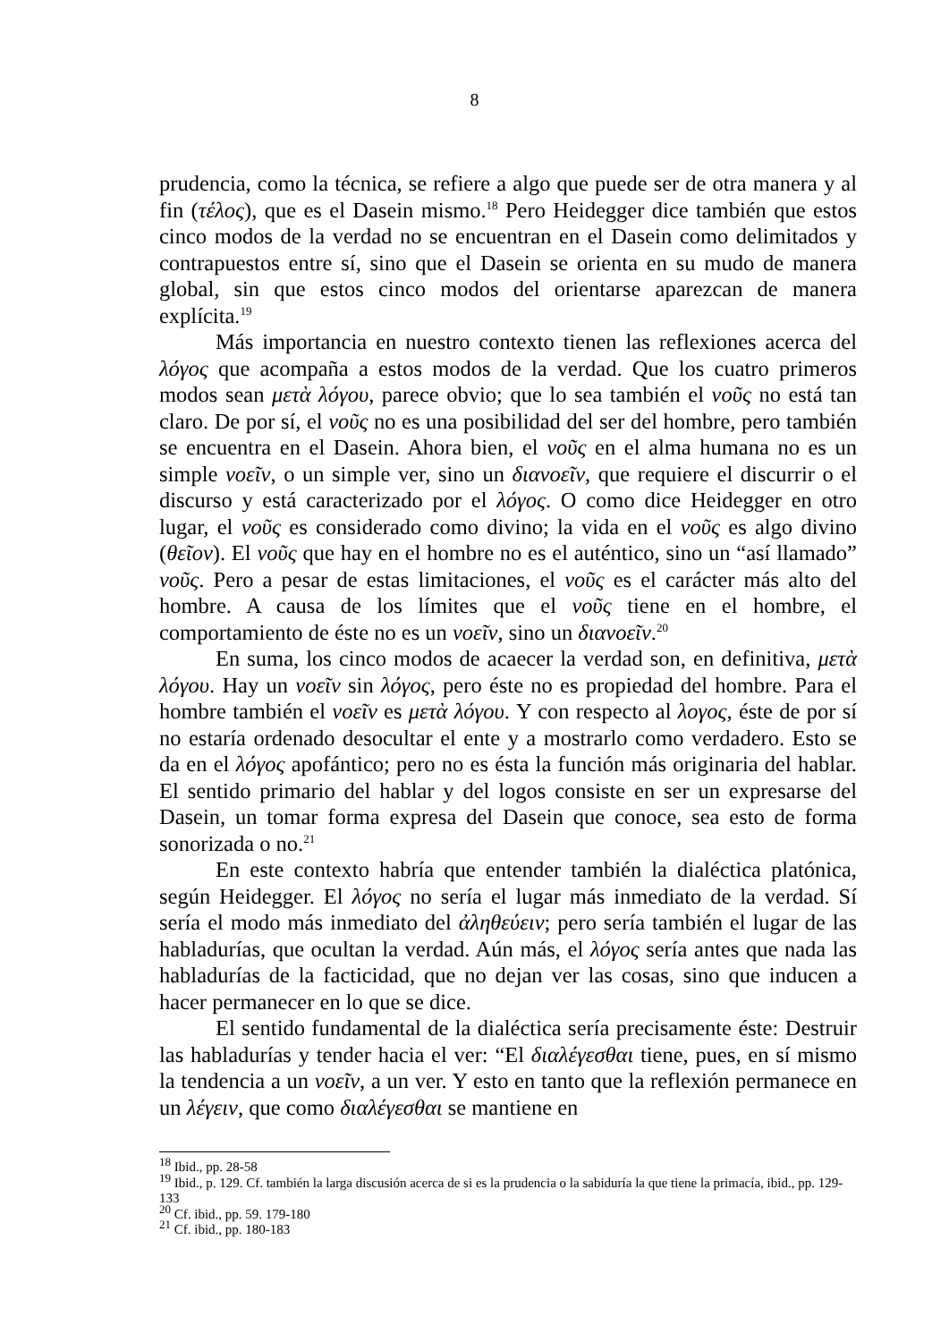8
prudencia, como la técnica, se refiere a algo que puede ser de otra manera y al fin (τέλος), que es el Dasein mismo.<sup>18</sup> Pero Heidegger dice también que estos cinco modos de la verdad no se encuentran en el Dasein como delimitados y contrapuestos entre sí, sino que el Dasein se orienta en su mudo de manera global, sin que estos cinco modos del orientarse aparezcan de manera explícita.<sup>19</sup>
Más importancia en nuestro contexto tienen las reflexiones acerca del λόγος que acompaña a estos modos de la verdad. Que los cuatro primeros modos sean μετὰ λόγου, parece obvio; que lo sea también el νοῦς no está tan claro. De por sí, el νοῦς no es una posibilidad del ser del hombre, pero también se encuentra en el Dasein. Ahora bien, el νοῦς en el alma humana no es un simple νοεῖν, o un simple ver, sino un διανοεῖν, que requiere el discurrir o el discurso y está caracterizado por el λόγος. O como dice Heidegger en otro lugar, el νοῦς es considerado como divino; la vida en el νοῦς es algo divino (θεῖον). El νοῦς que hay en el hombre no es el auténtico, sino un “así llamado” νοῦς. Pero a pesar de estas limitaciones, el νοῦς es el carácter más alto del hombre. A causa de los límites que el νοῦς tiene en el hombre, el comportamiento de éste no es un νοεῖν, sino un διανοεῖν.<sup>20</sup>
En suma, los cinco modos de acaecer la verdad son, en definitiva, μετὰ λόγου. Hay un νοεῖν sin λόγος, pero éste no es propiedad del hombre. Para el hombre también el νοεῖν es μετὰ λόγου. Y con respecto al λογος, éste de por sí no estaría ordenado desocultar el ente y a mostrarlo como verdadero. Esto se da en el λόγος apofántico; pero no es ésta la función más originaria del hablar. El sentido primario del hablar y del logos consiste en ser un expresarse del Dasein, un tomar forma expresa del Dasein que conoce, sea esto de forma sonorizada o no.<sup>21</sup>
En este contexto habría que entender también la dialéctica platónica, según Heidegger. El λόγος no sería el lugar más inmediato de la verdad. Sí sería el modo más inmediato del ἀληθεύειν; pero sería también el lugar de las habladurías, que ocultan la verdad. Aún más, el λόγος sería antes que nada las habladurías de la facticidad, que no dejan ver las cosas, sino que inducen a hacer permanecer en lo que se dice.
El sentido fundamental de la dialéctica sería precisamente éste: Destruir las habladurías y tender hacia el ver: “El διαλέγεσθαι tiene, pues, en sí mismo la tendencia a un νοεῖν, a un ver. Y esto en tanto que la reflexión permanece en un λέγειν, que como διαλέγεσθαι se mantiene en
<sup>18</sup> Ibid., pp. 28-58
<sup>19</sup> Ibid., p. 129. Cf. también la larga discusión acerca de si es la prudencia o la sabiduría la que tiene la primacía, ibid., pp. 129-133
<sup>20</sup> Cf. ibid., pp. 59. 179-180
<sup>21</sup> Cf. ibid., pp. 180-183